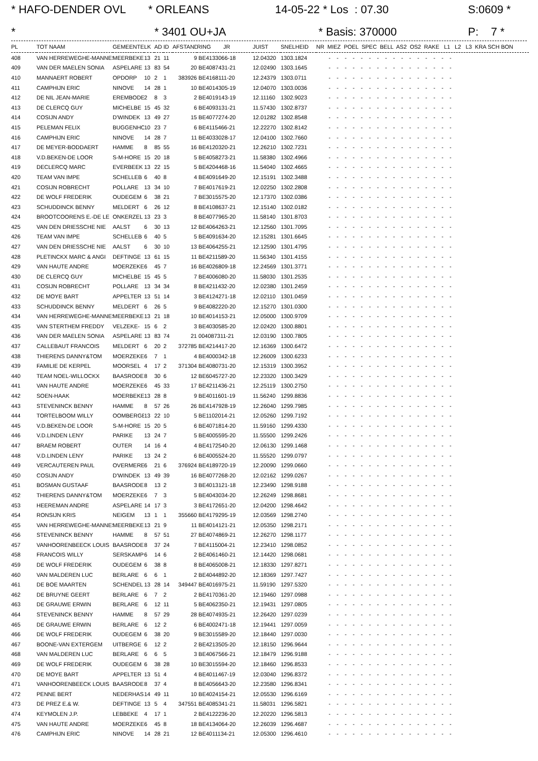* HAFO-DENDER OVL * ORLEANS 14-05-22 * Los : 07.30 S:0609 *
* * 3401 OU+JA * Basis: 370000 P: 7 *
| PL | TOT NAAM | GEMEENTE | LK | AD | ID | AFSTAND | RING JR | JUIST | SNELHEID | NR MIEZ POEL SPEC BELL AS2 OS2 RAKE L1 L2 L3 KRA SCH BON |
| --- | --- | --- | --- | --- | --- | --- | --- | --- | --- | --- |
| 408 | VAN HERREWEGHE-MANNES | MEERBEKE | 13 | 21 | 11 | 9 | BE4133066-18 | 12.04320 | 1303.1824 | - - - - - - - - - - - - - - - - |
| 409 | VAN DER MAELEN SONIA | ASPELARE | 13 | 83 | 54 | 20 | BE4087431-21 | 12.02490 | 1303.1645 | - - - - - - - - - - - - - - - - |
| 410 | MANNAERT ROBERT | OPDORP | 10 | 2 | 1 | 383926 | BE4168111-20 | 12.24379 | 1303.0711 | - - - - - - - - - - - - - - - - |
| 411 | CAMPHIJN ERIC | NINOVE | 14 | 28 | 1 | 10 | BE4014305-19 | 12.04070 | 1303.0036 | - - - - - - - - - - - - - - - - |
| 412 | DE NIL JEAN-MARIE | EREMBODE | 2 | 8 | 3 | 2 | BE4019143-19 | 12.11160 | 1302.9023 | - - - - - - - - - - - - - - - - |
| 413 | DE CLERCQ GUY | MICHELBE | 15 | 45 | 32 | 6 | BE4093131-21 | 11.57430 | 1302.8737 | - - - - - - - - - - - - - - - - |
| 414 | COSIJN ANDY | D'WINDEK | 13 | 49 | 27 | 15 | BE4077274-20 | 12.01282 | 1302.8548 | - - - - - - - - - - - - - - - - |
| 415 | PELEMAN FELIX | BUGGENHO | 10 | 23 | 7 | 6 | BE4115466-21 | 12.22270 | 1302.8142 | - - - - - - - - - - - - - - - - |
| 416 | CAMPHIJN ERIC | NINOVE | 14 | 28 | 7 | 11 | BE4033028-17 | 12.04100 | 1302.7660 | - - - - - - - - - - - - - - - - |
| 417 | DE MEYER-BODDAERT | HAMME | 8 | 85 | 55 | 16 | BE4120320-21 | 12.26210 | 1302.7231 | - - - - - - - - - - - - - - - - |
| 418 | V.D.BEKEN-DE LOOR | S-M-HORE | 15 | 20 | 18 | 5 | BE4058273-21 | 11.58380 | 1302.4966 | - - - - - - - - - - - - - - - - |
| 419 | DECLERCQ MARC | EVERBEEK | 13 | 22 | 15 | 5 | BE4204468-16 | 11.54040 | 1302.4665 | - - - - - - - - - - - - - - - - |
| 420 | TEAM VAN IMPE | SCHELLEB | 6 | 40 | 8 | 4 | BE4091649-20 | 12.15191 | 1302.3488 | - - - - - - - - - - - - - - - - |
| 421 | COSIJN ROBRECHT | POLLARE | 13 | 34 | 10 | 7 | BE4017619-21 | 12.02250 | 1302.2808 | - - - - - - - - - - - - - - - - |
| 422 | DE WOLF FREDERIK | OUDEGEM | 6 | 38 | 21 | 7 | BE3015575-20 | 12.17370 | 1302.0386 | - - - - - - - - - - - - - - - - |
| 423 | SCHUDDINCK BENNY | MELDERT | 6 | 26 | 12 | 8 | BE4108637-21 | 12.15140 | 1302.0182 | - - - - - - - - - - - - - - - - |
| 424 | BROOTCOORENS E.-DE LE | ONKERZEL | 13 | 23 | 3 | 8 | BE4077965-20 | 11.58140 | 1301.8703 | - - - - - - - - - - - - - - - - |
| 425 | VAN DEN DRIESSCHE NIE | AALST | 6 | 30 | 13 | 12 | BE4064263-21 | 12.12560 | 1301.7095 | - - - - - - - - - - - - - - - - |
| 426 | TEAM VAN IMPE | SCHELLEB | 6 | 40 | 5 | 5 | BE4091634-20 | 12.15281 | 1301.6645 | - - - - - - - - - - - - - - - - |
| 427 | VAN DEN DRIESSCHE NIE | AALST | 6 | 30 | 10 | 13 | BE4064255-21 | 12.12590 | 1301.4795 | - - - - - - - - - - - - - - - - |
| 428 | PLETINCKX MARC & ANGI | DEFTINGE | 13 | 61 | 15 | 11 | BE4211589-20 | 11.56340 | 1301.4155 | - - - - - - - - - - - - - - - - |
| 429 | VAN HAUTE ANDRE | MOERZEKE | 6 | 45 | 7 | 16 | BE4026809-18 | 12.24569 | 1301.3771 | - - - - - - - - - - - - - - - - |
| 430 | DE CLERCQ GUY | MICHELBE | 15 | 45 | 5 | 7 | BE4006080-20 | 11.58030 | 1301.2535 | - - - - - - - - - - - - - - - - |
| 431 | COSIJN ROBRECHT | POLLARE | 13 | 34 | 34 | 8 | BE4211432-20 | 12.02380 | 1301.2459 | - - - - - - - - - - - - - - - - |
| 432 | DE MOYE BART | APPELTER | 13 | 51 | 14 | 3 | BE4124271-18 | 12.02110 | 1301.0459 | - - - - - - - - - - - - - - - - |
| 433 | SCHUDDINCK BENNY | MELDERT | 6 | 26 | 5 | 9 | BE4082220-20 | 12.15270 | 1301.0300 | - - - - - - - - - - - - - - - - |
| 434 | VAN HERREWEGHE-MANNES | MEERBEKE | 13 | 21 | 18 | 10 | BE4014153-21 | 12.05000 | 1300.9709 | - - - - - - - - - - - - - - - - |
| 435 | VAN STERTHEM FREDDY | VELZEKE- | 15 | 6 | 2 | 3 | BE4030585-20 | 12.02420 | 1300.8801 | - - - - - - - - - - - - - - - - |
| 436 | VAN DER MAELEN SONIA | ASPELARE | 13 | 83 | 74 | 21 | 004087311-21 | 12.03190 | 1300.7805 | - - - - - - - - - - - - - - - - |
| 437 | CALLEBAUT FRANCOIS | MELDERT | 6 | 20 | 2 | 372785 | BE4214417-20 | 12.16369 | 1300.6472 | - - - - - - - - - - - - - - - - |
| 438 | THIERENS DANNY&TOM | MOERZEKE | 6 | 7 | 1 | 4 | BE4000342-18 | 12.26009 | 1300.6233 | - - - - - - - - - - - - - - - - |
| 439 | FAMILIE DE KERPEL | MOORSEL | 4 | 17 | 2 | 371304 | BE4080731-20 | 12.15319 | 1300.3952 | - - - - - - - - - - - - - - - - |
| 440 | TEAM NOEL-WILLOCKX | BAASRODE | 8 | 30 | 6 | 12 | BE6045727-20 | 12.23320 | 1300.3429 | - - - - - - - - - - - - - - - - |
| 441 | VAN HAUTE ANDRE | MOERZEKE | 6 | 45 | 33 | 17 | BE4211436-21 | 12.25119 | 1300.2750 | - - - - - - - - - - - - - - - - |
| 442 | SOEN-HAAK | MOERBEKE | 13 | 28 | 8 | 9 | BE4011601-19 | 11.56240 | 1299.8836 | - - - - - - - - - - - - - - - - |
| 443 | STEVENINCK BENNY | HAMME | 8 | 57 | 26 | 26 | BE4147928-19 | 12.26040 | 1299.7985 | - - - - - - - - - - - - - - - - |
| 444 | TORTELBOOM WILLY | OOMBERGE | 13 | 22 | 10 | 5 | BE1102014-21 | 12.05260 | 1299.7192 | - - - - - - - - - - - - - - - - |
| 445 | V.D.BEKEN-DE LOOR | S-M-HORE | 15 | 20 | 5 | 6 | BE4071814-20 | 11.59160 | 1299.4330 | - - - - - - - - - - - - - - - - |
| 446 | V.D.LINDEN LENY | PARIKE | 13 | 24 | 7 | 5 | BE4005595-20 | 11.55500 | 1299.2426 | - - - - - - - - - - - - - - - - |
| 447 | BRAEM ROBERT | OUTER | 14 | 16 | 4 | 4 | BE4172540-20 | 12.06130 | 1299.1468 | - - - - - - - - - - - - - - - - |
| 448 | V.D.LINDEN LENY | PARIKE | 13 | 24 | 2 | 6 | BE4005524-20 | 11.55520 | 1299.0797 | - - - - - - - - - - - - - - - - |
| 449 | VERCAUTEREN PAUL | OVERMERE | 6 | 21 | 6 | 376924 | BE4189720-19 | 12.20090 | 1299.0660 | - - - - - - - - - - - - - - - - |
| 450 | COSIJN ANDY | D'WINDEK | 13 | 49 | 39 | 16 | BE4077268-20 | 12.02162 | 1299.0267 | - - - - - - - - - - - - - - - - |
| 451 | BOSMAN GUSTAAF | BAASRODE | 8 | 13 | 2 | 3 | BE4013121-18 | 12.23490 | 1298.9188 | - - - - - - - - - - - - - - - - |
| 452 | THIERENS DANNY&TOM | MOERZEKE | 6 | 7 | 3 | 5 | BE4043034-20 | 12.26249 | 1298.8681 | - - - - - - - - - - - - - - - - |
| 453 | HEEREMAN ANDRE | ASPELARE | 14 | 17 | 3 | 3 | BE4172651-20 | 12.04200 | 1298.4642 | - - - - - - - - - - - - - - - - |
| 454 | RONSIJN KRIS | NEIGEM | 13 | 1 | 1 | 355660 | BE4179295-19 | 12.03569 | 1298.2740 | - - - - - - - - - - - - - - - - |
| 455 | VAN HERREWEGHE-MANNES | MEERBEKE | 13 | 21 | 9 | 11 | BE4014121-21 | 12.05350 | 1298.2171 | - - - - - - - - - - - - - - - - |
| 456 | STEVENINCK BENNY | HAMME | 8 | 57 | 51 | 27 | BE4074869-21 | 12.26270 | 1298.1177 | - - - - - - - - - - - - - - - - |
| 457 | VANHOORENBEECK LOUIS | BAASRODE | 8 | 37 | 24 | 7 | BE4115004-21 | 12.23410 | 1298.0852 | - - - - - - - - - - - - - - - - |
| 458 | FRANCOIS WILLY | SERSKAMP | 6 | 14 | 6 | 2 | BE4061460-21 | 12.14420 | 1298.0681 | - - - - - - - - - - - - - - - - |
| 459 | DE WOLF FREDERIK | OUDEGEM | 6 | 38 | 8 | 8 | BE4065008-21 | 12.18330 | 1297.8271 | - - - - - - - - - - - - - - - - |
| 460 | VAN MALDEREN LUC | BERLARE | 6 | 6 | 1 | 2 | BE4044892-20 | 12.18369 | 1297.7427 | - - - - - - - - - - - - - - - - |
| 461 | DE BOE MAARTEN | SCHENDEL | 13 | 28 | 14 | 349447 | BE4016975-21 | 11.59190 | 1297.5320 | - - - - - - - - - - - - - - - - |
| 462 | DE BRUYNE GEERT | BERLARE | 6 | 7 | 2 | 2 | BE4170361-20 | 12.19460 | 1297.0988 | - - - - - - - - - - - - - - - - |
| 463 | DE GRAUWE ERWIN | BERLARE | 6 | 12 | 11 | 5 | BE4062350-21 | 12.19431 | 1297.0805 | - - - - - - - - - - - - - - - - |
| 464 | STEVENINCK BENNY | HAMME | 8 | 57 | 29 | 28 | BE4074935-21 | 12.26420 | 1297.0239 | - - - - - - - - - - - - - - - - |
| 465 | DE GRAUWE ERWIN | BERLARE | 6 | 12 | 2 | 6 | BE4002471-18 | 12.19441 | 1297.0059 | - - - - - - - - - - - - - - - - |
| 466 | DE WOLF FREDERIK | OUDEGEM | 6 | 38 | 20 | 9 | BE3015589-20 | 12.18440 | 1297.0030 | - - - - - - - - - - - - - - - - |
| 467 | BOONE-VAN EXTERGEM | UITBERGE | 6 | 12 | 2 | 2 | BE4213505-20 | 12.18150 | 1296.9644 | - - - - - - - - - - - - - - - - |
| 468 | VAN MALDEREN LUC | BERLARE | 6 | 6 | 5 | 3 | BE4067566-21 | 12.18479 | 1296.9188 | - - - - - - - - - - - - - - - - |
| 469 | DE WOLF FREDERIK | OUDEGEM | 6 | 38 | 28 | 10 | BE3015594-20 | 12.18460 | 1296.8533 | - - - - - - - - - - - - - - - - |
| 470 | DE MOYE BART | APPELTER | 13 | 51 | 4 | 4 | BE4011467-19 | 12.03040 | 1296.8372 | - - - - - - - - - - - - - - - - |
| 471 | VANHOORENBEECK LOUIS | BAASRODE | 8 | 37 | 4 | 8 | BE4056643-20 | 12.23580 | 1296.8341 | - - - - - - - - - - - - - - - - |
| 472 | PENNE BERT | NEDERHAS | 14 | 49 | 11 | 10 | BE4024154-21 | 12.05530 | 1296.6169 | - - - - - - - - - - - - - - - - |
| 473 | DE PREZ E.& W. | DEFTINGE | 13 | 5 | 4 | 347551 | BE4085341-21 | 11.58031 | 1296.5821 | - - - - - - - - - - - - - - - - |
| 474 | KEYMOLEN J.P. | LEBBEKE | 4 | 17 | 1 | 2 | BE4122236-20 | 12.20220 | 1296.5813 | - - - - - - - - - - - - - - - - |
| 475 | VAN HAUTE ANDRE | MOERZEKE | 6 | 45 | 8 | 18 | BE4134064-20 | 12.26039 | 1296.4687 | - - - - - - - - - - - - - - - - |
| 476 | CAMPHIJN ERIC | NINOVE | 14 | 28 | 21 | 12 | BE4011134-21 | 12.05300 | 1296.4610 | - - - - - - - - - - - - - - - - |